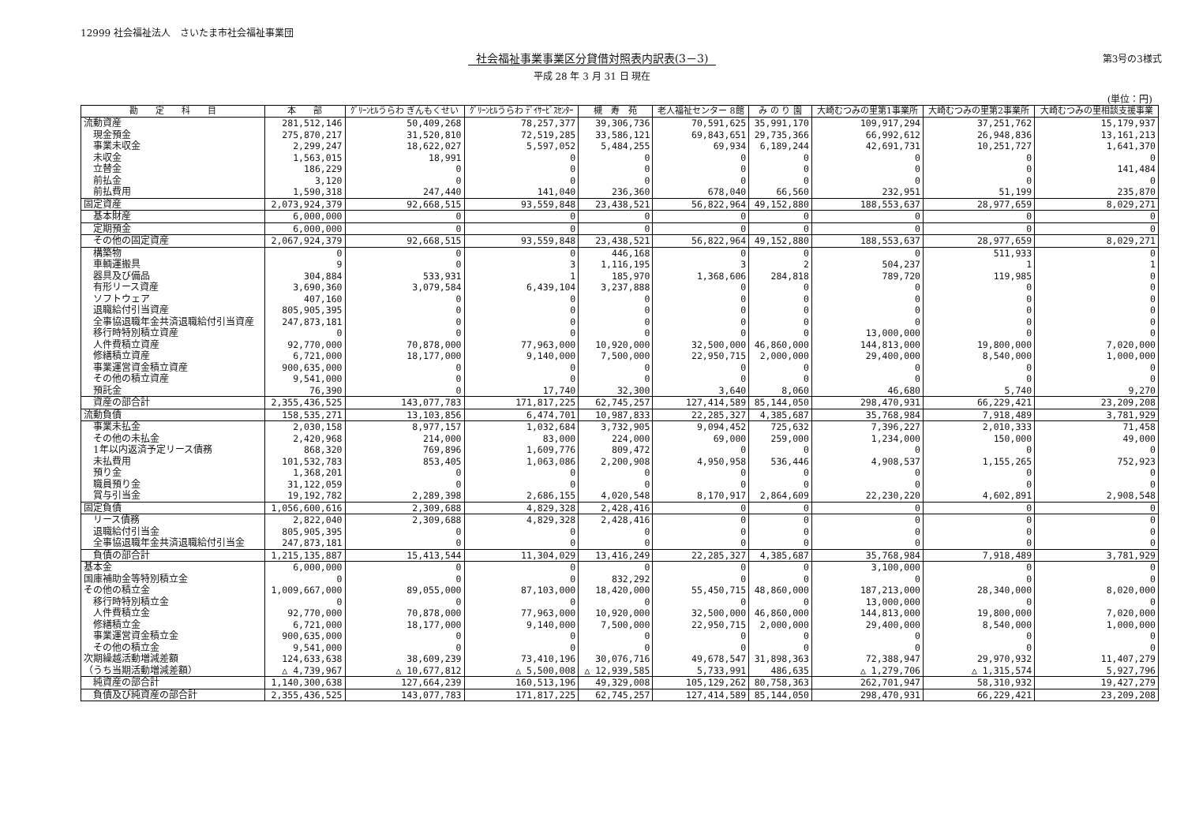12999 社会福祉法人　さいたま市社会福祉事業団
社会福祉事業事業区分貸借対照表内訳表(3－3)
第3号の3様式
平成 28 年 3 月 31 日 現在
(単位：円)
| 勘 定 科 目 | 本 部 | ｸﾞﾘｰﾝﾋﾙうらわ ぎんもくせい | ｸﾞﾘｰﾝﾋﾙうらわ ﾃﾞｲｻｰﾋﾞｽｾﾝﾀｰ | 槻 寿 苑 | 老人福祉センター 8館 | み の り 園 | 大崎むつみの里第1事業所 | 大崎むつみの里第2事業所 | 大崎むつみの里相談支援事業 |
| --- | --- | --- | --- | --- | --- | --- | --- | --- | --- |
| 流動資産 | 281,512,146 | 50,409,268 | 78,257,377 | 39,306,736 | 70,591,625 | 35,991,170 | 109,917,294 | 37,251,762 | 15,179,937 |
| 現金預金 | 275,870,217 | 31,520,810 | 72,519,285 | 33,586,121 | 69,843,651 | 29,735,366 | 66,992,612 | 26,948,836 | 13,161,213 |
| 事業未収金 | 2,299,247 | 18,622,027 | 5,597,052 | 5,484,255 | 69,934 | 6,189,244 | 42,691,731 | 10,251,727 | 1,641,370 |
| 未収金 | 1,563,015 | 18,991 | 0 | 0 | 0 | 0 | 0 | 0 | 0 |
| 立替金 | 186,229 | 0 | 0 | 0 | 0 | 0 | 0 | 0 | 141,484 |
| 前払金 | 3,120 | 0 | 0 | 0 | 0 | 0 | 0 | 0 | 0 |
| 前払費用 | 1,590,318 | 247,440 | 141,040 | 236,360 | 678,040 | 66,560 | 232,951 | 51,199 | 235,870 |
| 固定資産 | 2,073,924,379 | 92,668,515 | 93,559,848 | 23,438,521 | 56,822,964 | 49,152,880 | 188,553,637 | 28,977,659 | 8,029,271 |
| 基本財産 | 6,000,000 | 0 | 0 | 0 | 0 | 0 | 0 | 0 | 0 |
| 定期預金 | 6,000,000 | 0 | 0 | 0 | 0 | 0 | 0 | 0 | 0 |
| その他の固定資産 | 2,067,924,379 | 92,668,515 | 93,559,848 | 23,438,521 | 56,822,964 | 49,152,880 | 188,553,637 | 28,977,659 | 8,029,271 |
| 構築物 | 0 | 0 | 0 | 446,168 | 0 | 0 | 0 | 511,933 | 0 |
| 車輌運搬具 | 9 | 0 | 3 | 1,116,195 | 3 | 2 | 504,237 | 1 | 1 |
| 器具及び備品 | 304,884 | 533,931 | 1 | 185,970 | 1,368,606 | 284,818 | 789,720 | 119,985 | 0 |
| 有形リース資産 | 3,690,360 | 3,079,584 | 6,439,104 | 3,237,888 | 0 | 0 | 0 | 0 | 0 |
| ソフトウェア | 407,160 | 0 | 0 | 0 | 0 | 0 | 0 | 0 | 0 |
| 退職給付引当資産 | 805,905,395 | 0 | 0 | 0 | 0 | 0 | 0 | 0 | 0 |
| 全事協退職年金共済退職給付引当資産 | 247,873,181 | 0 | 0 | 0 | 0 | 0 | 0 | 0 | 0 |
| 移行時特別積立資産 | 0 | 0 | 0 | 0 | 0 | 0 | 13,000,000 | 0 | 0 |
| 人件費積立資産 | 92,770,000 | 70,878,000 | 77,963,000 | 10,920,000 | 32,500,000 | 46,860,000 | 144,813,000 | 19,800,000 | 7,020,000 |
| 修繕積立資産 | 6,721,000 | 18,177,000 | 9,140,000 | 7,500,000 | 22,950,715 | 2,000,000 | 29,400,000 | 8,540,000 | 1,000,000 |
| 事業運営資金積立資産 | 900,635,000 | 0 | 0 | 0 | 0 | 0 | 0 | 0 | 0 |
| その他の積立資産 | 9,541,000 | 0 | 0 | 0 | 0 | 0 | 0 | 0 | 0 |
| 預託金 | 76,390 | 0 | 17,740 | 32,300 | 3,640 | 8,060 | 46,680 | 5,740 | 9,270 |
| 資産の部合計 | 2,355,436,525 | 143,077,783 | 171,817,225 | 62,745,257 | 127,414,589 | 85,144,050 | 298,470,931 | 66,229,421 | 23,209,208 |
| 流動負債 | 158,535,271 | 13,103,856 | 6,474,701 | 10,987,833 | 22,285,327 | 4,385,687 | 35,768,984 | 7,918,489 | 3,781,929 |
| 事業未払金 | 2,030,158 | 8,977,157 | 1,032,684 | 3,732,905 | 9,094,452 | 725,632 | 7,396,227 | 2,010,333 | 71,458 |
| その他の未払金 | 2,420,968 | 214,000 | 83,000 | 224,000 | 69,000 | 259,000 | 1,234,000 | 150,000 | 49,000 |
| 1年以内返済予定リース債務 | 868,320 | 769,896 | 1,609,776 | 809,472 | 0 | 0 | 0 | 0 | 0 |
| 未払費用 | 101,532,783 | 853,405 | 1,063,086 | 2,200,908 | 4,950,958 | 536,446 | 4,908,537 | 1,155,265 | 752,923 |
| 預り金 | 1,368,201 | 0 | 0 | 0 | 0 | 0 | 0 | 0 | 0 |
| 職員預り金 | 31,122,059 | 0 | 0 | 0 | 0 | 0 | 0 | 0 | 0 |
| 賞与引当金 | 19,192,782 | 2,289,398 | 2,686,155 | 4,020,548 | 8,170,917 | 2,864,609 | 22,230,220 | 4,602,891 | 2,908,548 |
| 固定負債 | 1,056,600,616 | 2,309,688 | 4,829,328 | 2,428,416 | 0 | 0 | 0 | 0 | 0 |
| リース債務 | 2,822,040 | 2,309,688 | 4,829,328 | 2,428,416 | 0 | 0 | 0 | 0 | 0 |
| 退職給付引当金 | 805,905,395 | 0 | 0 | 0 | 0 | 0 | 0 | 0 | 0 |
| 全事協退職年金共済退職給付引当金 | 247,873,181 | 0 | 0 | 0 | 0 | 0 | 0 | 0 | 0 |
| 負債の部合計 | 1,215,135,887 | 15,413,544 | 11,304,029 | 13,416,249 | 22,285,327 | 4,385,687 | 35,768,984 | 7,918,489 | 3,781,929 |
| 基本金 | 6,000,000 | 0 | 0 | 0 | 0 | 0 | 3,100,000 | 0 | 0 |
| 国庫補助金等特別積立金 | 0 | 0 | 0 | 832,292 | 0 | 0 | 0 | 0 | 0 |
| その他の積立金 | 1,009,667,000 | 89,055,000 | 87,103,000 | 18,420,000 | 55,450,715 | 48,860,000 | 187,213,000 | 28,340,000 | 8,020,000 |
| 移行時特別積立金 | 0 | 0 | 0 | 0 | 0 | 0 | 13,000,000 | 0 | 0 |
| 人件費積立金 | 92,770,000 | 70,878,000 | 77,963,000 | 10,920,000 | 32,500,000 | 46,860,000 | 144,813,000 | 19,800,000 | 7,020,000 |
| 修繕積立金 | 6,721,000 | 18,177,000 | 9,140,000 | 7,500,000 | 22,950,715 | 2,000,000 | 29,400,000 | 8,540,000 | 1,000,000 |
| 事業運営資金積立金 | 900,635,000 | 0 | 0 | 0 | 0 | 0 | 0 | 0 | 0 |
| その他の積立金 | 9,541,000 | 0 | 0 | 0 | 0 | 0 | 0 | 0 | 0 |
| 次期繰越活動増減差額 | 124,633,638 | 38,609,239 | 73,410,196 | 30,076,716 | 49,678,547 | 31,898,363 | 72,388,947 | 29,970,932 | 11,407,279 |
| （うち当期活動増減差額） | △ 4,739,967 | △ 10,677,812 | △ 5,500,008 | △ 12,939,585 | 5,733,991 | 486,635 | △ 1,279,706 | △ 1,315,574 | 5,927,796 |
| 純資産の部合計 | 1,140,300,638 | 127,664,239 | 160,513,196 | 49,329,008 | 105,129,262 | 80,758,363 | 262,701,947 | 58,310,932 | 19,427,279 |
| 負債及び純資産の部合計 | 2,355,436,525 | 143,077,783 | 171,817,225 | 62,745,257 | 127,414,589 | 85,144,050 | 298,470,931 | 66,229,421 | 23,209,208 |